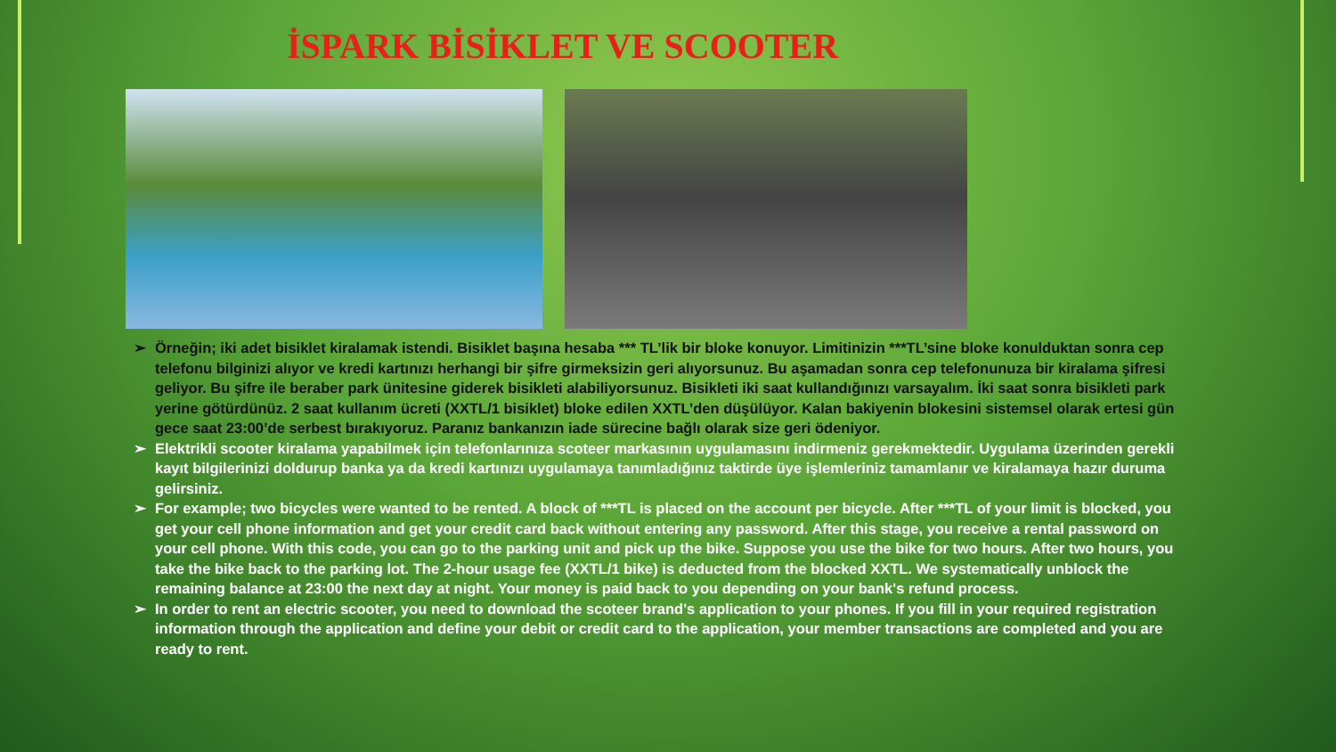İSPARK BİSİKLET VE SCOOTER
➢ Örneğin; iki adet bisiklet kiralamak istendi. Bisiklet başına hesaba *** TL’lik bir bloke konuyor. Limitinizin ***TL’sine bloke konulduktan sonra cep telefonu bilginizi alıyor ve kredi kartınızı herhangi bir şifre girmeksizin geri alıyorsunuz. Bu aşamadan sonra cep telefonunuza bir kiralama şifresi geliyor. Bu şifre ile beraber park ünitesine giderek bisikleti alabiliyorsunuz. Bisikleti iki saat kullandığınızı varsayalım. İki saat sonra bisikleti park yerine götürdünüz. 2 saat kullanım ücreti (XXTL/1 bisiklet) bloke edilen XXTL’den düşülüyor. Kalan bakiyenin blokesini sistemsel olarak ertesi gün gece saat 23:00’de serbest bırakıyoruz. Paranız bankanızın iade sürecine bağlı olarak size geri ödeniyor.
➢ Elektrikli scooter kiralama yapabilmek için telefonlarınıza scoteer markasının uygulamasını indirmeniz gerekmektedir. Uygulama üzerinden gerekli kayıt bilgilerinizi doldurup banka ya da kredi kartınızı uygulamaya tanımladığınız taktirde üye işlemleriniz tamamlanır ve kiralamaya hazır duruma gelirsiniz.
➢ For example; two bicycles were wanted to be rented. A block of ***TL is placed on the account per bicycle. After ***TL of your limit is blocked, you get your cell phone information and get your credit card back without entering any password. After this stage, you receive a rental password on your cell phone. With this code, you can go to the parking unit and pick up the bike. Suppose you use the bike for two hours. After two hours, you take the bike back to the parking lot. The 2-hour usage fee (XXTL/1 bike) is deducted from the blocked XXTL. We systematically unblock the remaining balance at 23:00 the next day at night. Your money is paid back to you depending on your bank's refund process.
➢ In order to rent an electric scooter, you need to download the scoteer brand's application to your phones. If you fill in your required registration information through the application and define your debit or credit card to the application, your member transactions are completed and you are ready to rent.